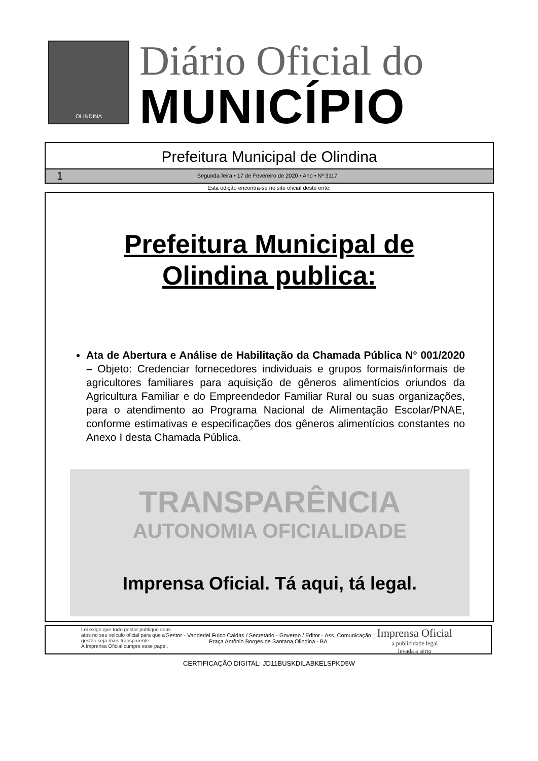OLINDINA
Diário Oficial do
MUNICÍPIO
Prefeitura Municipal de Olindina
1 Segunda-feira • 17 de Fevereiro de 2020 • Ano • Nº 3117
Esta edição encontra-se no site oficial deste ente.
Prefeitura Municipal de
Olindina publica:
Ata de Abertura e Análise de Habilitação da Chamada Pública N° 001/2020 – Objeto: Credenciar fornecedores individuais e grupos formais/informais de agricultores familiares para aquisição de gêneros alimentícios oriundos da Agricultura Familiar e do Empreendedor Familiar Rural ou suas organizações, para o atendimento ao Programa Nacional de Alimentação Escolar/PNAE, conforme estimativas e especificações dos gêneros alimentícios constantes no Anexo I desta Chamada Pública.
TRANSPARÊNCIA
AUTONOMIA OFICIALIDADE
Imprensa Oficial. Tá aqui, tá legal.
Lei exige que todo gestor publique seus
atos no seu veículo oficial para que a
gestão seja mais transparente.
A Imprensa Oficial cumpre esse papel.
Imprensa Oficial
a publicidade legal
levada a sério
Gestor - Vanderlei Fulco Caldas / Secretário - Governo / Editor - Ass. Comunicação
Praça Antônio Borges de Santana,Olindina - BA
CERTIFICAÇÃO DIGITAL: JD11BUSKDILABKELSPKD5W